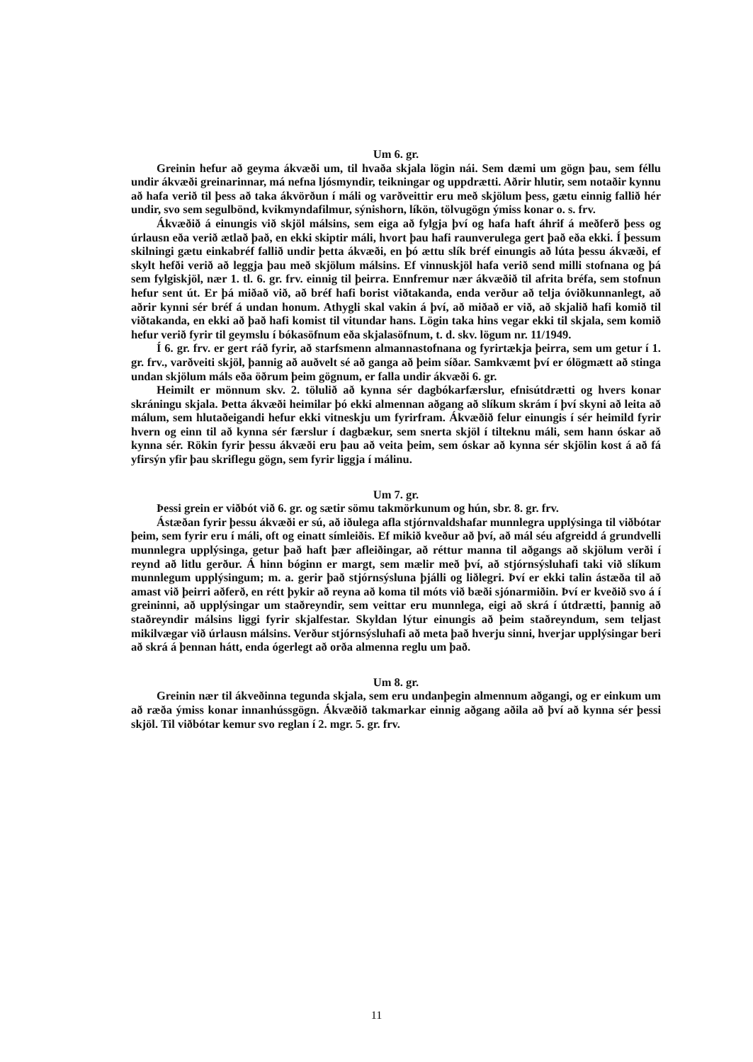Um 6. gr.
Greinin hefur að geyma ákvæði um, til hvaða skjala lögin nái. Sem dæmi um gögn þau, sem féllu undir ákvæði greinarinnar, má nefna ljósmyndir, teikningar og uppdrætti. Aðrir hlutir, sem notaðir kynnu að hafa verið til þess að taka ákvörðun í máli og varðveittir eru með skjölum þess, gætu einnig fallið hér undir, svo sem segulbönd, kvikmyndafilmur, sýnishorn, líkön, tölvugögn ýmiss konar o. s. frv.
Ákvæðið á einungis við skjöl málsins, sem eiga að fylgja því og hafa haft áhrif á meðferð þess og úrlausn eða verið ætlað það, en ekki skiptir máli, hvort þau hafi raunverulega gert það eða ekki. Í þessum skilningi gætu einkabréf fallið undir þetta ákvæði, en þó ættu slík bréf einungis að lúta þessu ákvæði, ef skylt hefði verið að leggja þau með skjölum málsins. Ef vinnuskjöl hafa verið send milli stofnana og þá sem fylgiskjöl, nær 1. tl. 6. gr. frv. einnig til þeirra. Ennfremur nær ákvæðið til afrita bréfa, sem stofnun hefur sent út. Er þá miðað við, að bréf hafi borist viðtakanda, enda verður að telja óviðkunnanlegt, að aðrir kynni sér bréf á undan honum. Athygli skal vakin á því, að miðað er við, að skjalið hafi komið til viðtakanda, en ekki að það hafi komist til vitundar hans. Lögin taka hins vegar ekki til skjala, sem komið hefur verið fyrir til geymslu í bókasöfnum eða skjalasöfnum, t. d. skv. lögum nr. 11/1949.
Í 6. gr. frv. er gert ráð fyrir, að starfsmenn almannastofnana og fyrirtækja þeirra, sem um getur í 1. gr. frv., varðveiti skjöl, þannig að auðvelt sé að ganga að þeim síðar. Samkvæmt því er ólögmætt að stinga undan skjölum máls eða öðrum þeim gögnum, er falla undir ákvæði 6. gr.
Heimilt er mönnum skv. 2. tölulið að kynna sér dagbókarfærslur, efnisútdrætti og hvers konar skráningu skjala. Þetta ákvæði heimilar þó ekki almennan aðgang að slíkum skrám í því skyni að leita að málum, sem hlutaðeigandi hefur ekki vitneskju um fyrirfram. Ákvæðið felur einungis í sér heimild fyrir hvern og einn til að kynna sér færslur í dagbækur, sem snerta skjöl í tilteknu máli, sem hann óskar að kynna sér. Rökin fyrir þessu ákvæði eru þau að veita þeim, sem óskar að kynna sér skjölin kost á að fá yfirsýn yfir þau skriflegu gögn, sem fyrir liggja í málinu.
Um 7. gr.
Þessi grein er viðbót við 6. gr. og sætir sömu takmörkunum og hún, sbr. 8. gr. frv.
Ástæðan fyrir þessu ákvæði er sú, að iðulega afla stjórnvaldshafar munnlegra upplýsinga til viðbótar þeim, sem fyrir eru í máli, oft og einatt símleiðis. Ef mikið kveður að því, að mál séu afgreidd á grundvelli munnlegra upplýsinga, getur það haft þær afleiðingar, að réttur manna til aðgangs að skjölum verði í reynd að litlu gerður. Á hinn bóginn er margt, sem mælir með því, að stjórnsýsluhafi taki við slíkum munnlegum upplýsingum; m. a. gerir það stjórnsýsluna þjálli og liðlegri. Því er ekki talin ástæða til að amast við þeirri aðferð, en rétt þykir að reyna að koma til móts við bæði sjónarmiðin. Því er kveðið svo á í greininni, að upplýsingar um staðreyndir, sem veittar eru munnlega, eigi að skrá í útdrætti, þannig að staðreyndir málsins liggi fyrir skjalfestar. Skyldan lýtur einungis að þeim staðreyndum, sem teljast mikilvægar við úrlausn málsins. Verður stjórnsýsluhafi að meta það hverju sinni, hverjar upplýsingar beri að skrá á þennan hátt, enda ógerlegt að orða almenna reglu um það.
Um 8. gr.
Greinin nær til ákveðinna tegunda skjala, sem eru undanþegin almennum aðgangi, og er einkum um að ræða ýmiss konar innanhússgögn. Ákvæðið takmarkar einnig aðgang aðila að því að kynna sér þessi skjöl. Til viðbótar kemur svo reglan í 2. mgr. 5. gr. frv.
11